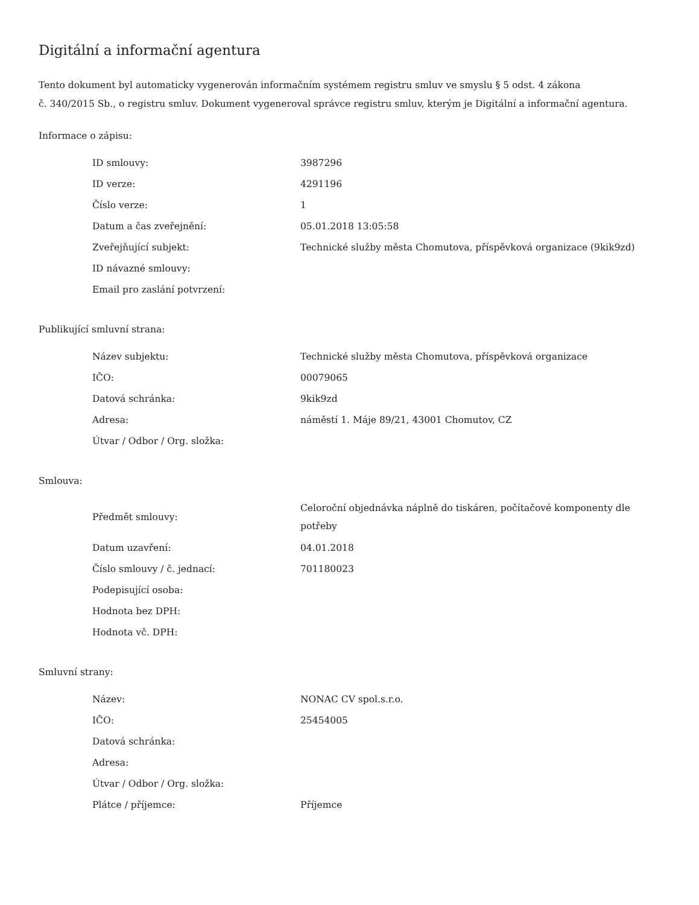Digitální a informační agentura
Tento dokument byl automaticky vygenerován informačním systémem registru smluv ve smyslu § 5 odst. 4 zákona
č. 340/2015 Sb., o registru smluv. Dokument vygeneroval správce registru smluv, kterým je Digitální a informační agentura.
Informace o zápisu:
| ID smlouvy: | 3987296 |
| ID verze: | 4291196 |
| Číslo verze: | 1 |
| Datum a čas zveřejnění: | 05.01.2018 13:05:58 |
| Zveřejňující subjekt: | Technické služby města Chomutova, příspěvková organizace (9kik9zd) |
| ID návazné smlouvy: | |
| Email pro zaslání potvrzení: | |
Publikující smluvní strana:
| Název subjektu: | Technické služby města Chomutova, příspěvková organizace |
| IČO: | 00079065 |
| Datová schránka: | 9kik9zd |
| Adresa: | náměstí 1. Máje 89/21, 43001 Chomutov, CZ |
| Útvar / Odbor / Org. složka: | |
Smlouva:
| Předmět smlouvy: | Celoroční objednávka náplně do tiskáren, počítačové komponenty dle potřeby |
| Datum uzavření: | 04.01.2018 |
| Číslo smlouvy / č. jednací: | 701180023 |
| Podepisující osoba: | |
| Hodnota bez DPH: | |
| Hodnota vč. DPH: | |
Smluvní strany:
| Název: | NONAC CV spol.s.r.o. |
| IČO: | 25454005 |
| Datová schránka: | |
| Adresa: | |
| Útvar / Odbor / Org. složka: | |
| Plátce / příjemce: | Příjemce |